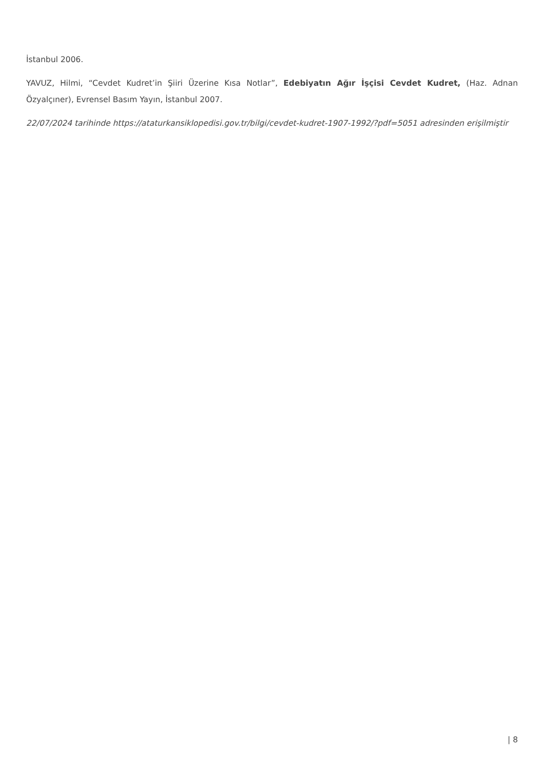İstanbul 2006.
YAVUZ, Hilmi, “Cevdet Kudret’in Şiiri Üzerine Kısa Notlar”, Edebiyatın Ağır İşçisi Cevdet Kudret, (Haz. Adnan Özyalçıner), Evrensel Basım Yayın, İstanbul 2007.
22/07/2024 tarihinde https://ataturkansiklopedisi.gov.tr/bilgi/cevdet-kudret-1907-1992/?pdf=5051 adresinden erişilmiştir
| 8